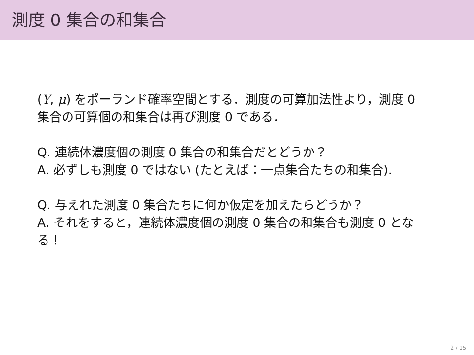測度 0 集合の和集合
(Y, μ) をポーランド確率空間とする．測度の可算加法性より，測度 0 集合の可算個の和集合は再び測度 0 である．
Q. 連続体濃度個の測度 0 集合の和集合だとどうか？
A. 必ずしも測度 0 ではない (たとえば：一点集合たちの和集合).
Q. 与えれた測度 0 集合たちに何か仮定を加えたらどうか？
A. それをすると，連続体濃度個の測度 0 集合の和集合も測度 0 となる！
2 / 15